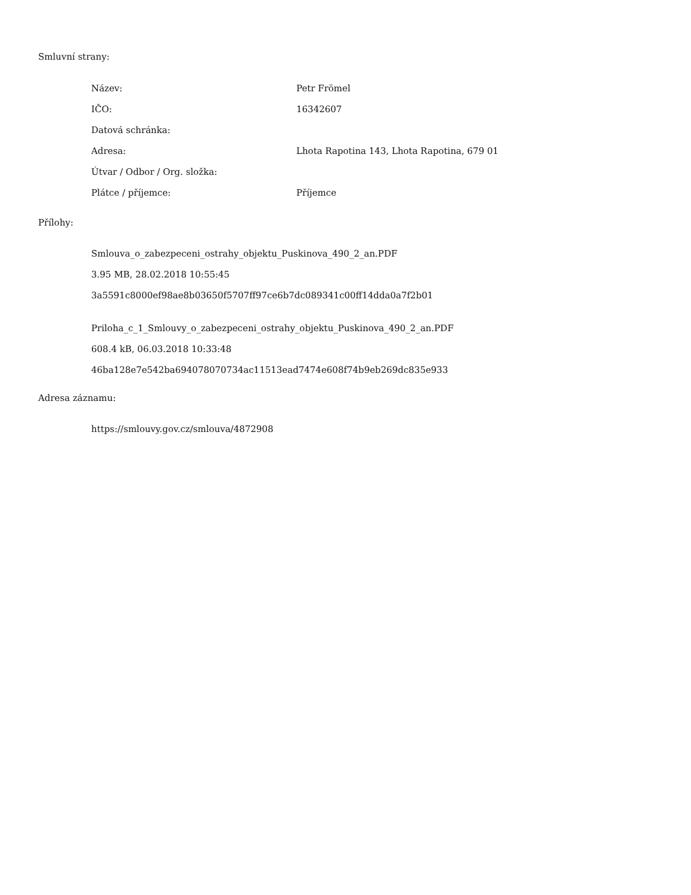Smluvní strany:
| Název: | Petr Frömel |
| IČO: | 16342607 |
| Datová schránka: | |
| Adresa: | Lhota Rapotina 143, Lhota Rapotina, 679 01 |
| Útvar / Odbor / Org. složka: | |
| Plátce / příjemce: | Příjemce |
Přílohy:
Smlouva_o_zabezpeceni_ostrahy_objektu_Puskinova_490_2_an.PDF
3.95 MB, 28.02.2018 10:55:45
3a5591c8000ef98ae8b03650f5707ff97ce6b7dc089341c00ff14dda0a7f2b01
Priloha_c_1_Smlouvy_o_zabezpeceni_ostrahy_objektu_Puskinova_490_2_an.PDF
608.4 kB, 06.03.2018 10:33:48
46ba128e7e542ba694078070734ac11513ead7474e608f74b9eb269dc835e933
Adresa záznamu:
https://smlouvy.gov.cz/smlouva/4872908